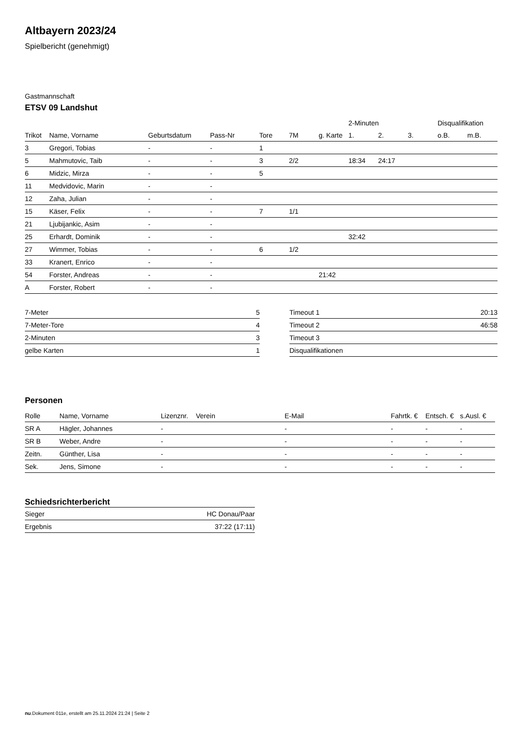Altbayern 2023/24
Spielbericht (genehmigt)
Gastmannschaft
ETSV 09 Landshut
| | | | | | | | 2-Minuten | | | Disqualifikation | |
| --- | --- | --- | --- | --- | --- | --- | --- | --- | --- | --- | --- |
| Trikot | Name, Vorname | Geburtsdatum | Pass-Nr | Tore | 7M | g. Karte | 1. | 2. | 3. | o.B. | m.B. |
| 3 | Gregori, Tobias | - | - | 1 | | | | | | | |
| 5 | Mahmutovic, Taib | - | - | 3 | 2/2 | | 18:34 | 24:17 | | | |
| 6 | Midzic, Mirza | - | - | 5 | | | | | | | |
| 11 | Medvidovic, Marin | - | - | | | | | | | | |
| 12 | Zaha, Julian | - | - | | | | | | | | |
| 15 | Käser, Felix | - | - | 7 | 1/1 | | | | | | |
| 21 | Ljubijankic, Asim | - | - | | | | | | | | |
| 25 | Erhardt, Dominik | - | - | | | | 32:42 | | | | |
| 27 | Wimmer, Tobias | - | - | 6 | 1/2 | | | | | | |
| 33 | Kranert, Enrico | - | - | | | | | | | | |
| 54 | Forster, Andreas | - | - | | | 21:42 | | | | | |
| A | Forster, Robert | - | - | | | | | | | | |
| 7-Meter | 5 |
| 7-Meter-Tore | 4 |
| 2-Minuten | 3 |
| gelbe Karten | 1 |
| Timeout 1 | 20:13 |
| Timeout 2 | 46:58 |
| Timeout 3 | |
| Disqualifikationen | |
Personen
| Rolle | Name, Vorname | Lizenznr. | Verein | E-Mail | Fahrtk. € | Entsch. € | s.Ausl. € |
| --- | --- | --- | --- | --- | --- | --- | --- |
| SR A | Hägler, Johannes | - | | - | - | - | - |
| SR B | Weber, Andre | - | | - | - | - | - |
| Zeitn. | Günther, Lisa | - | | - | - | - | - |
| Sek. | Jens, Simone | - | | - | - | - | - |
Schiedsrichterbericht
| Sieger | HC Donau/Paar |
| Ergebnis | 37:22 (17:11) |
nu.Dokument 011e, erstellt am 25.11.2024 21:24 | Seite 2